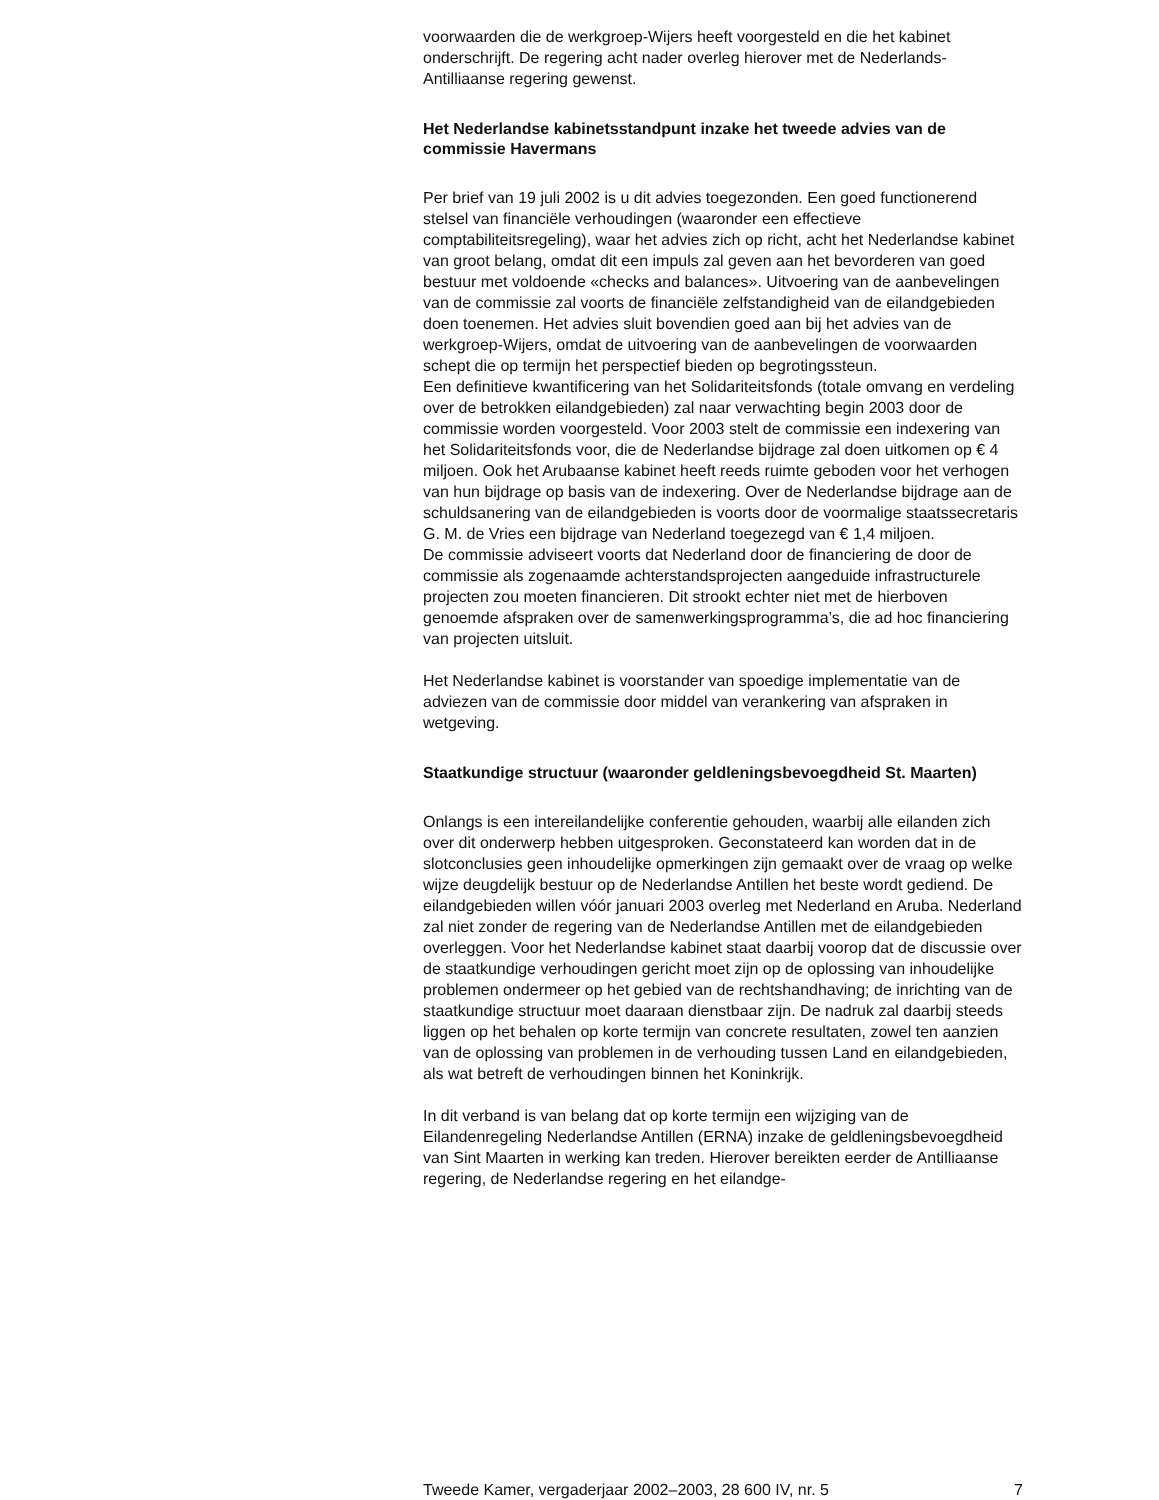voorwaarden die de werkgroep-Wijers heeft voorgesteld en die het kabinet onderschrijft. De regering acht nader overleg hierover met de Nederlands-Antilliaanse regering gewenst.
Het Nederlandse kabinetsstandpunt inzake het tweede advies van de commissie Havermans
Per brief van 19 juli 2002 is u dit advies toegezonden. Een goed functionerend stelsel van financiële verhoudingen (waaronder een effectieve comptabiliteitsregeling), waar het advies zich op richt, acht het Nederlandse kabinet van groot belang, omdat dit een impuls zal geven aan het bevorderen van goed bestuur met voldoende «checks and balances». Uitvoering van de aanbevelingen van de commissie zal voorts de financiële zelfstandigheid van de eilandgebieden doen toenemen. Het advies sluit bovendien goed aan bij het advies van de werkgroep-Wijers, omdat de uitvoering van de aanbevelingen de voorwaarden schept die op termijn het perspectief bieden op begrotingssteun.
Een definitieve kwantificering van het Solidariteitsfonds (totale omvang en verdeling over de betrokken eilandgebieden) zal naar verwachting begin 2003 door de commissie worden voorgesteld. Voor 2003 stelt de commissie een indexering van het Solidariteitsfonds voor, die de Nederlandse bijdrage zal doen uitkomen op € 4 miljoen. Ook het Arubaanse kabinet heeft reeds ruimte geboden voor het verhogen van hun bijdrage op basis van de indexering. Over de Nederlandse bijdrage aan de schuldsanering van de eilandgebieden is voorts door de voormalige staatssecretaris G. M. de Vries een bijdrage van Nederland toegezegd van € 1,4 miljoen.
De commissie adviseert voorts dat Nederland door de financiering de door de commissie als zogenaamde achterstandsprojecten aangeduide infrastructurele projecten zou moeten financieren. Dit strookt echter niet met de hierboven genoemde afspraken over de samenwerkingsprogramma’s, die ad hoc financiering van projecten uitsluit.
Het Nederlandse kabinet is voorstander van spoedige implementatie van de adviezen van de commissie door middel van verankering van afspraken in wetgeving.
Staatkundige structuur (waaronder geldleningsbevoegdheid St. Maarten)
Onlangs is een intereilandelijke conferentie gehouden, waarbij alle eilanden zich over dit onderwerp hebben uitgesproken. Geconstateerd kan worden dat in de slotconclusies geen inhoudelijke opmerkingen zijn gemaakt over de vraag op welke wijze deugdelijk bestuur op de Nederlandse Antillen het beste wordt gediend. De eilandgebieden willen vóór januari 2003 overleg met Nederland en Aruba. Nederland zal niet zonder de regering van de Nederlandse Antillen met de eilandgebieden overleggen. Voor het Nederlandse kabinet staat daarbij voorop dat de discussie over de staatkundige verhoudingen gericht moet zijn op de oplossing van inhoudelijke problemen ondermeer op het gebied van de rechtshandhaving; de inrichting van de staatkundige structuur moet daaraan dienstbaar zijn. De nadruk zal daarbij steeds liggen op het behalen op korte termijn van concrete resultaten, zowel ten aanzien van de oplossing van problemen in de verhouding tussen Land en eilandgebieden, als wat betreft de verhoudingen binnen het Koninkrijk.
In dit verband is van belang dat op korte termijn een wijziging van de Eilandenregeling Nederlandse Antillen (ERNA) inzake de geldleningsbevoegdheid van Sint Maarten in werking kan treden. Hierover bereikten eerder de Antilliaanse regering, de Nederlandse regering en het eilandge-
Tweede Kamer, vergaderjaar 2002–2003, 28 600 IV, nr. 5 7